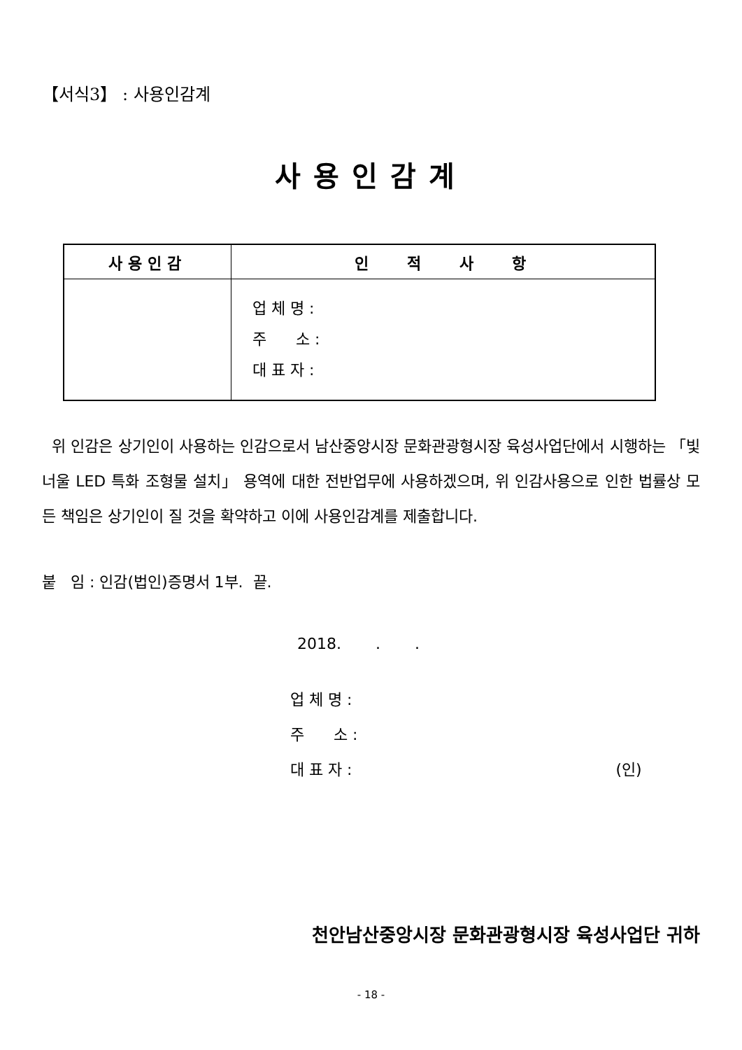【서식3】 : 사용인감계
사용인감계
| 사용인감 | 인 적 사 항 |
| --- | --- |
| | 업 체 명 : 주 소 : 대 표 자 : |
위 인감은 상기인이 사용하는 인감으로서 남산중앙시장 문화관광형시장 육성사업단에서 시행하는 「빛너울 LED 특화 조형물 설치」 용역에 대한 전반업무에 사용하겠으며, 위 인감사용으로 인한 법률상 모든 책임은 상기인이 질 것을 확약하고 이에 사용인감계를 제출합니다.
붙 임 : 인감(법인)증명서 1부. 끝.
2018. . .
업 체 명 :
주 소 :
대 표 자 : (인)
천안남산중앙시장 문화관광형시장 육성사업단 귀하
- 18 -